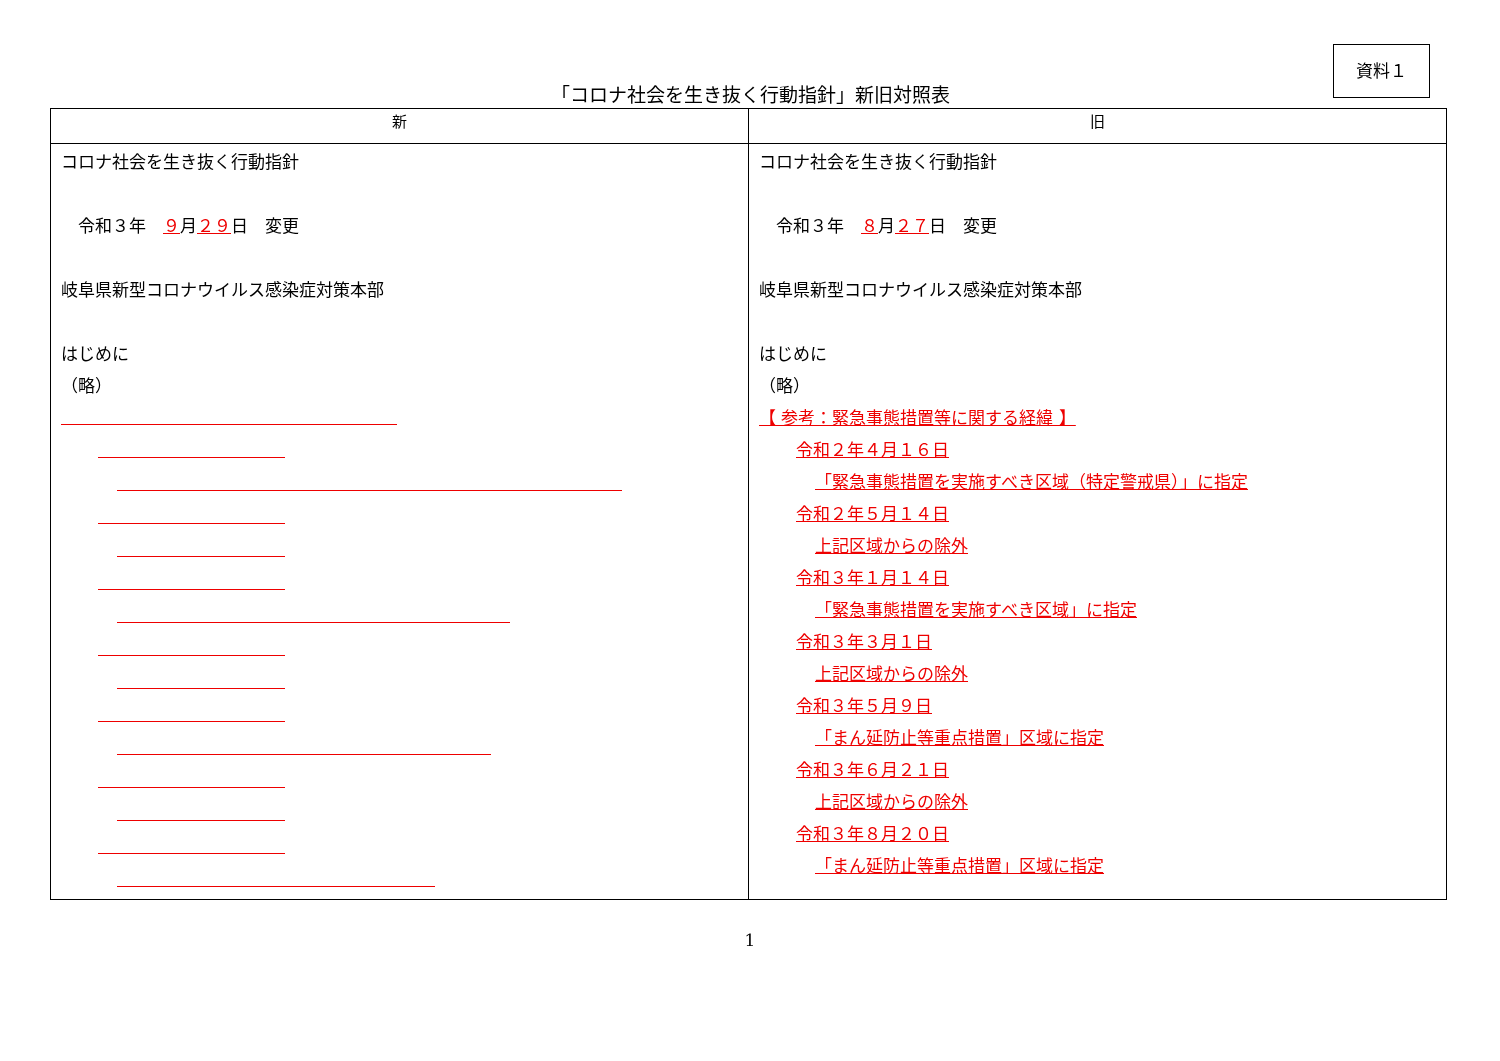資料１
「コロナ社会を生き抜く行動指針」新旧対照表
| 新 | 旧 |
| --- | --- |
| コロナ社会を生き抜く行動指針 令和３年 ９ 月 ２９ 日 変更 岐阜県新型コロナウイルス感染症対策本部 はじめに （略） | コロナ社会を生き抜く行動指針 令和３年 ８ 月 ２７ 日 変更 岐阜県新型コロナウイルス感染症対策本部 はじめに （略） 【 参考：緊急事態措置等に関する経緯 】 令和２年４月１６日 「緊急事態措置を実施すべき区域（特定警戒県）」に指定 令和２年５月１４日 上記区域からの除外 令和３年１月１４日 「緊急事態措置を実施すべき区域」に指定 令和３年３月１日 上記区域からの除外 令和３年５月９日 「まん延防止等重点措置」区域に指定 令和３年６月２１日 上記区域からの除外 令和３年８月２０日 「まん延防止等重点措置」区域に指定 |
1